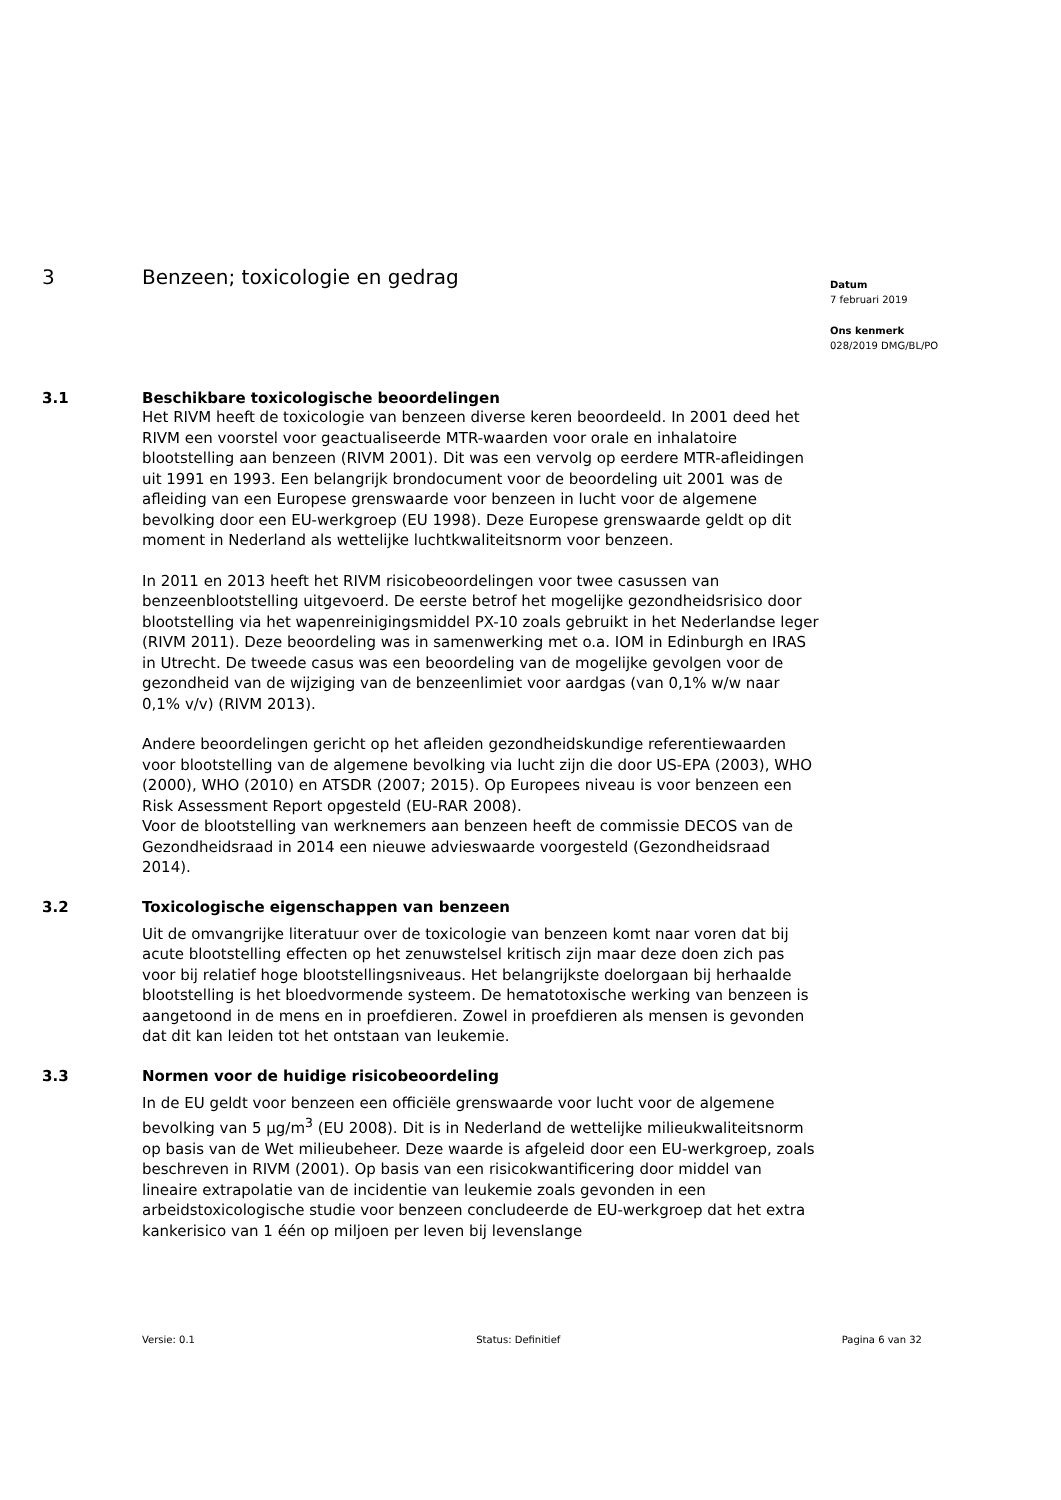3 Benzeen; toxicologie en gedrag
3.1 Beschikbare toxicologische beoordelingen
Het RIVM heeft de toxicologie van benzeen diverse keren beoordeeld. In 2001 deed het RIVM een voorstel voor geactualiseerde MTR-waarden voor orale en inhalatoire blootstelling aan benzeen (RIVM 2001). Dit was een vervolg op eerdere MTR-afleidingen uit 1991 en 1993. Een belangrijk brondocument voor de beoordeling uit 2001 was de afleiding van een Europese grenswaarde voor benzeen in lucht voor de algemene bevolking door een EU-werkgroep (EU 1998). Deze Europese grenswaarde geldt op dit moment in Nederland als wettelijke luchtkwaliteitsnorm voor benzeen.
In 2011 en 2013 heeft het RIVM risicobeoordelingen voor twee casussen van benzeenblootstelling uitgevoerd. De eerste betrof het mogelijke gezondheidsrisico door blootstelling via het wapenreinigingsmiddel PX-10 zoals gebruikt in het Nederlandse leger (RIVM 2011). Deze beoordeling was in samenwerking met o.a. IOM in Edinburgh en IRAS in Utrecht. De tweede casus was een beoordeling van de mogelijke gevolgen voor de gezondheid van de wijziging van de benzeenlimiet voor aardgas (van 0,1% w/w naar 0,1% v/v) (RIVM 2013).
Andere beoordelingen gericht op het afleiden gezondheidskundige referentiewaarden voor blootstelling van de algemene bevolking via lucht zijn die door US-EPA (2003), WHO (2000), WHO (2010) en ATSDR (2007; 2015). Op Europees niveau is voor benzeen een Risk Assessment Report opgesteld (EU-RAR 2008).
Voor de blootstelling van werknemers aan benzeen heeft de commissie DECOS van de Gezondheidsraad in 2014 een nieuwe advieswaarde voorgesteld (Gezondheidsraad 2014).
3.2 Toxicologische eigenschappen van benzeen
Uit de omvangrijke literatuur over de toxicologie van benzeen komt naar voren dat bij acute blootstelling effecten op het zenuwstelsel kritisch zijn maar deze doen zich pas voor bij relatief hoge blootstellingsniveaus. Het belangrijkste doelorgaan bij herhaalde blootstelling is het bloedvormende systeem. De hematotoxische werking van benzeen is aangetoond in de mens en in proefdieren. Zowel in proefdieren als mensen is gevonden dat dit kan leiden tot het ontstaan van leukemie.
3.3 Normen voor de huidige risicobeoordeling
In de EU geldt voor benzeen een officiële grenswaarde voor lucht voor de algemene bevolking van 5 µg/m<sup>3</sup> (EU 2008). Dit is in Nederland de wettelijke milieukwaliteitsnorm op basis van de Wet milieubeheer. Deze waarde is afgeleid door een EU-werkgroep, zoals beschreven in RIVM (2001). Op basis van een risicokwantificering door middel van lineaire extrapolatie van de incidentie van leukemie zoals gevonden in een arbeidstoxicologische studie voor benzeen concludeerde de EU-werkgroep dat het extra kankerisico van 1 één op miljoen per leven bij levenslange
Datum
7 februari 2019
Ons kenmerk
028/2019 DMG/BL/PO
Versie: 0.1 Status: Definitief Pagina 6 van 32